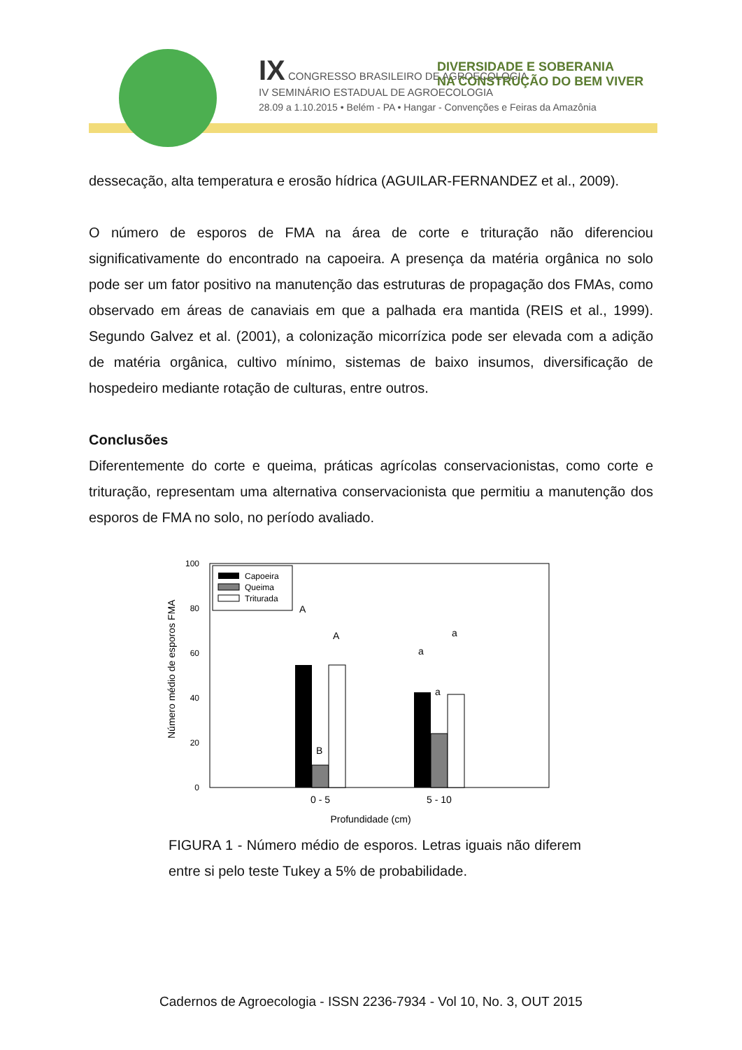IX CONGRESSO BRASILEIRO DE AGROECOLOGIA
IV SEMINÁRIO ESTADUAL DE AGROECOLOGIA
DIVERSIDADE E SOBERANIA
NA CONSTRUÇÃO DO BEM VIVER
28.09 a 1.10.2015 • Belém - PA • Hangar - Convenções e Feiras da Amazônia
dessecação, alta temperatura e erosão hídrica (AGUILAR-FERNANDEZ et al., 2009).
O número de esporos de FMA na área de corte e trituração não diferenciou significativamente do encontrado na capoeira. A presença da matéria orgânica no solo pode ser um fator positivo na manutenção das estruturas de propagação dos FMAs, como observado em áreas de canaviais em que a palhada era mantida (REIS et al., 1999). Segundo Galvez et al. (2001), a colonização micorrízica pode ser elevada com a adição de matéria orgânica, cultivo mínimo, sistemas de baixo insumos, diversificação de hospedeiro mediante rotação de culturas, entre outros.
Conclusões
Diferentemente do corte e queima, práticas agrícolas conservacionistas, como corte e trituração, representam uma alternativa conservacionista que permitiu a manutenção dos esporos de FMA no solo, no período avaliado.
100
80
60
40
20
0
Número médio de esporos FMA
Capoeira
Queima
Triturada
A
B
A
a
a
a
0 - 5
5 - 10
Profundidade (cm)
FIGURA 1 - Número médio de esporos. Letras iguais não diferem entre si pelo teste Tukey a 5% de probabilidade.
Cadernos de Agroecologia - ISSN 2236-7934 - Vol 10, No. 3, OUT 2015